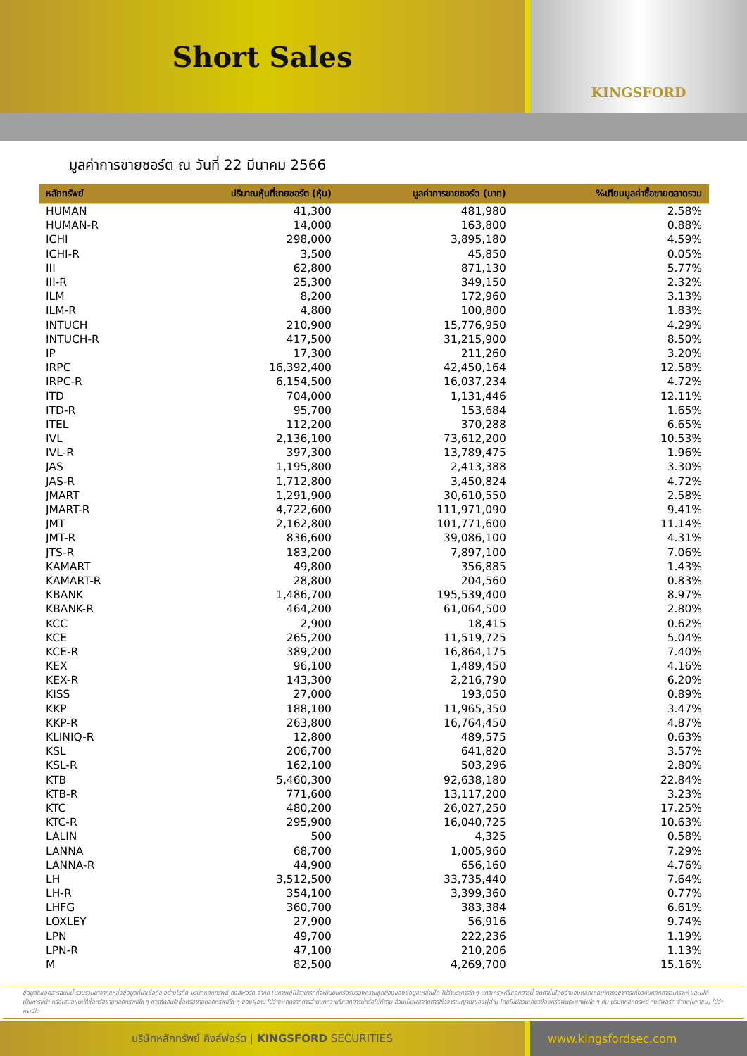Short Sales
KINGSFORD
มูลค่าการขายชอร์ต ณ วันที่ 22 มีนาคม 2566
| หลักทรัพย์ | ปริมาณหุ้นที่ขายชอร์ต (หุ้น) | มูลค่าการขายชอร์ต (บาท) | %เทียบมูลค่าซื้อขายตลาดรวม |
| --- | --- | --- | --- |
| HUMAN | 41,300 | 481,980 | 2.58% |
| HUMAN-R | 14,000 | 163,800 | 0.88% |
| ICHI | 298,000 | 3,895,180 | 4.59% |
| ICHI-R | 3,500 | 45,850 | 0.05% |
| III | 62,800 | 871,130 | 5.77% |
| III-R | 25,300 | 349,150 | 2.32% |
| ILM | 8,200 | 172,960 | 3.13% |
| ILM-R | 4,800 | 100,800 | 1.83% |
| INTUCH | 210,900 | 15,776,950 | 4.29% |
| INTUCH-R | 417,500 | 31,215,900 | 8.50% |
| IP | 17,300 | 211,260 | 3.20% |
| IRPC | 16,392,400 | 42,450,164 | 12.58% |
| IRPC-R | 6,154,500 | 16,037,234 | 4.72% |
| ITD | 704,000 | 1,131,446 | 12.11% |
| ITD-R | 95,700 | 153,684 | 1.65% |
| ITEL | 112,200 | 370,288 | 6.65% |
| IVL | 2,136,100 | 73,612,200 | 10.53% |
| IVL-R | 397,300 | 13,789,475 | 1.96% |
| JAS | 1,195,800 | 2,413,388 | 3.30% |
| JAS-R | 1,712,800 | 3,450,824 | 4.72% |
| JMART | 1,291,900 | 30,610,550 | 2.58% |
| JMART-R | 4,722,600 | 111,971,090 | 9.41% |
| JMT | 2,162,800 | 101,771,600 | 11.14% |
| JMT-R | 836,600 | 39,086,100 | 4.31% |
| JTS-R | 183,200 | 7,897,100 | 7.06% |
| KAMART | 49,800 | 356,885 | 1.43% |
| KAMART-R | 28,800 | 204,560 | 0.83% |
| KBANK | 1,486,700 | 195,539,400 | 8.97% |
| KBANK-R | 464,200 | 61,064,500 | 2.80% |
| KCC | 2,900 | 18,415 | 0.62% |
| KCE | 265,200 | 11,519,725 | 5.04% |
| KCE-R | 389,200 | 16,864,175 | 7.40% |
| KEX | 96,100 | 1,489,450 | 4.16% |
| KEX-R | 143,300 | 2,216,790 | 6.20% |
| KISS | 27,000 | 193,050 | 0.89% |
| KKP | 188,100 | 11,965,350 | 3.47% |
| KKP-R | 263,800 | 16,764,450 | 4.87% |
| KLINIQ-R | 12,800 | 489,575 | 0.63% |
| KSL | 206,700 | 641,820 | 3.57% |
| KSL-R | 162,100 | 503,296 | 2.80% |
| KTB | 5,460,300 | 92,638,180 | 22.84% |
| KTB-R | 771,600 | 13,117,200 | 3.23% |
| KTC | 480,200 | 26,027,250 | 17.25% |
| KTC-R | 295,900 | 16,040,725 | 10.63% |
| LALIN | 500 | 4,325 | 0.58% |
| LANNA | 68,700 | 1,005,960 | 7.29% |
| LANNA-R | 44,900 | 656,160 | 4.76% |
| LH | 3,512,500 | 33,735,440 | 7.64% |
| LH-R | 354,100 | 3,399,360 | 0.77% |
| LHFG | 360,700 | 383,384 | 6.61% |
| LOXLEY | 27,900 | 56,916 | 9.74% |
| LPN | 49,700 | 222,236 | 1.19% |
| LPN-R | 47,100 | 210,206 | 1.13% |
| M | 82,500 | 4,269,700 | 15.16% |
ข้อมูลในเอกสารฉบับนี้ รวบรวมมาจากแหล่งข้อมูลที่น่าเชื่อถือ อย่างไรก็ดี บริษัทหลักทรัพย์ คิงส์ฟอร์ด จำกัด (มหาชน)ไม่สามารถที่จะยืนยันหรือรับรองความถูกต้องของข้อมูลเหล่านี้ได้ ไม่ว่าประการใด ๆ บทวิเคราะห์ในเอกสารนี้ จัดทำขึ้นโดยอ้างอิงหลักเกณฑ์ทางวิชาการเกี่ยวกับหลักการวิเคราะห์ และมิได้เป็นการชี้นำ หรือเสนอแนะให้ซื้อหรือขายหลักทรัพย์ใด ๆ การตัดสินใจซื้อหรือขายหลักทรัพย์ใด ๆ ของผู้อ่าน ไม่ว่าจะเกิดจากการอ่านบทความในเอกสารนี้หรือไม่ก็ตาม ล้วนเป็นผลจากการใช้วิจารณญาณของผู้อ่าน โดยไม่มีส่วนเกี่ยวข้องหรือพันธะผูกพันใด ๆ กับ บริษัทหลักทรัพย์ คิงส์ฟอร์ด จำกัด(มหาชน) ไม่ว่ากรณีใด
บริษัทหลักทรัพย์ คิงส์ฟอร์ด | KINGSFORD SECURITIES www.kingsfordsec.com